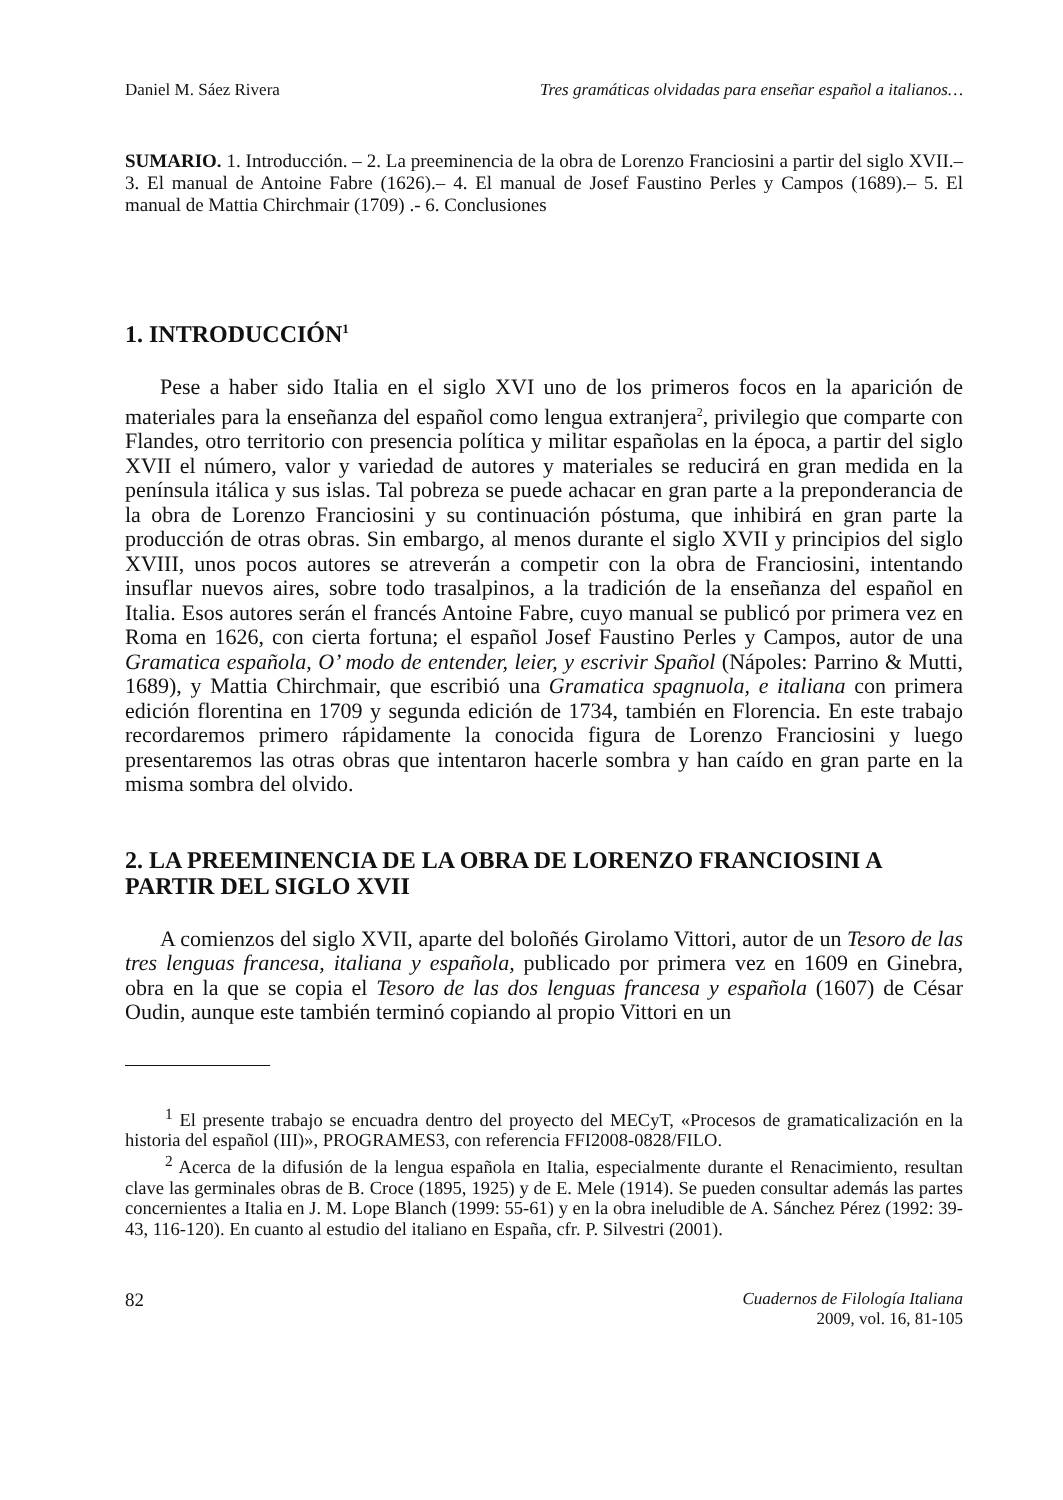Daniel M. Sáez Rivera Tres gramáticas olvidadas para enseñar español a italianos…
SUMARIO. 1. Introducción. – 2. La preeminencia de la obra de Lorenzo Franciosini a partir del siglo XVII.– 3. El manual de Antoine Fabre (1626).– 4. El manual de Josef Faustino Perles y Campos (1689).– 5. El manual de Mattia Chirchmair (1709) .- 6. Conclusiones
1. INTRODUCCIÓN<sup>1</sup>
Pese a haber sido Italia en el siglo XVI uno de los primeros focos en la aparición de materiales para la enseñanza del español como lengua extranjera<sup>2</sup>, privilegio que comparte con Flandes, otro territorio con presencia política y militar españolas en la época, a partir del siglo XVII el número, valor y variedad de autores y materiales se reducirá en gran medida en la península itálica y sus islas. Tal pobreza se puede achacar en gran parte a la preponderancia de la obra de Lorenzo Franciosini y su continuación póstuma, que inhibirá en gran parte la producción de otras obras. Sin embargo, al menos durante el siglo XVII y principios del siglo XVIII, unos pocos autores se atreverán a competir con la obra de Franciosini, intentando insuflar nuevos aires, sobre todo trasalpinos, a la tradición de la enseñanza del español en Italia. Esos autores serán el francés Antoine Fabre, cuyo manual se publicó por primera vez en Roma en 1626, con cierta fortuna; el español Josef Faustino Perles y Campos, autor de una Gramatica española, O’ modo de entender, leier, y escrivir Spañol (Nápoles: Parrino & Mutti, 1689), y Mattia Chirchmair, que escribió una Gramatica spagnuola, e italiana con primera edición florentina en 1709 y segunda edición de 1734, también en Florencia. En este trabajo recordaremos primero rápidamente la conocida figura de Lorenzo Franciosini y luego presentaremos las otras obras que intentaron hacerle sombra y han caído en gran parte en la misma sombra del olvido.
2. LA PREEMINENCIA DE LA OBRA DE LORENZO FRANCIOSINI A PARTIR DEL SIGLO XVII
A comienzos del siglo XVII, aparte del boloñés Girolamo Vittori, autor de un Tesoro de las tres lenguas francesa, italiana y española, publicado por primera vez en 1609 en Ginebra, obra en la que se copia el Tesoro de las dos lenguas francesa y española (1607) de César Oudin, aunque este también terminó copiando al propio Vittori en un
<sup>1</sup> El presente trabajo se encuadra dentro del proyecto del MECyT, «Procesos de gramaticalización en la historia del español (III)», PROGRAMES3, con referencia FFI2008-0828/FILO.
<sup>2</sup> Acerca de la difusión de la lengua española en Italia, especialmente durante el Renacimiento, resultan clave las germinales obras de B. Croce (1895, 1925) y de E. Mele (1914). Se pueden consultar además las partes concernientes a Italia en J. M. Lope Blanch (1999: 55-61) y en la obra ineludible de A. Sánchez Pérez (1992: 39-43, 116-120). En cuanto al estudio del italiano en España, cfr. P. Silvestri (2001).
82 Cuadernos de Filología Italiana
2009, vol. 16, 81-105